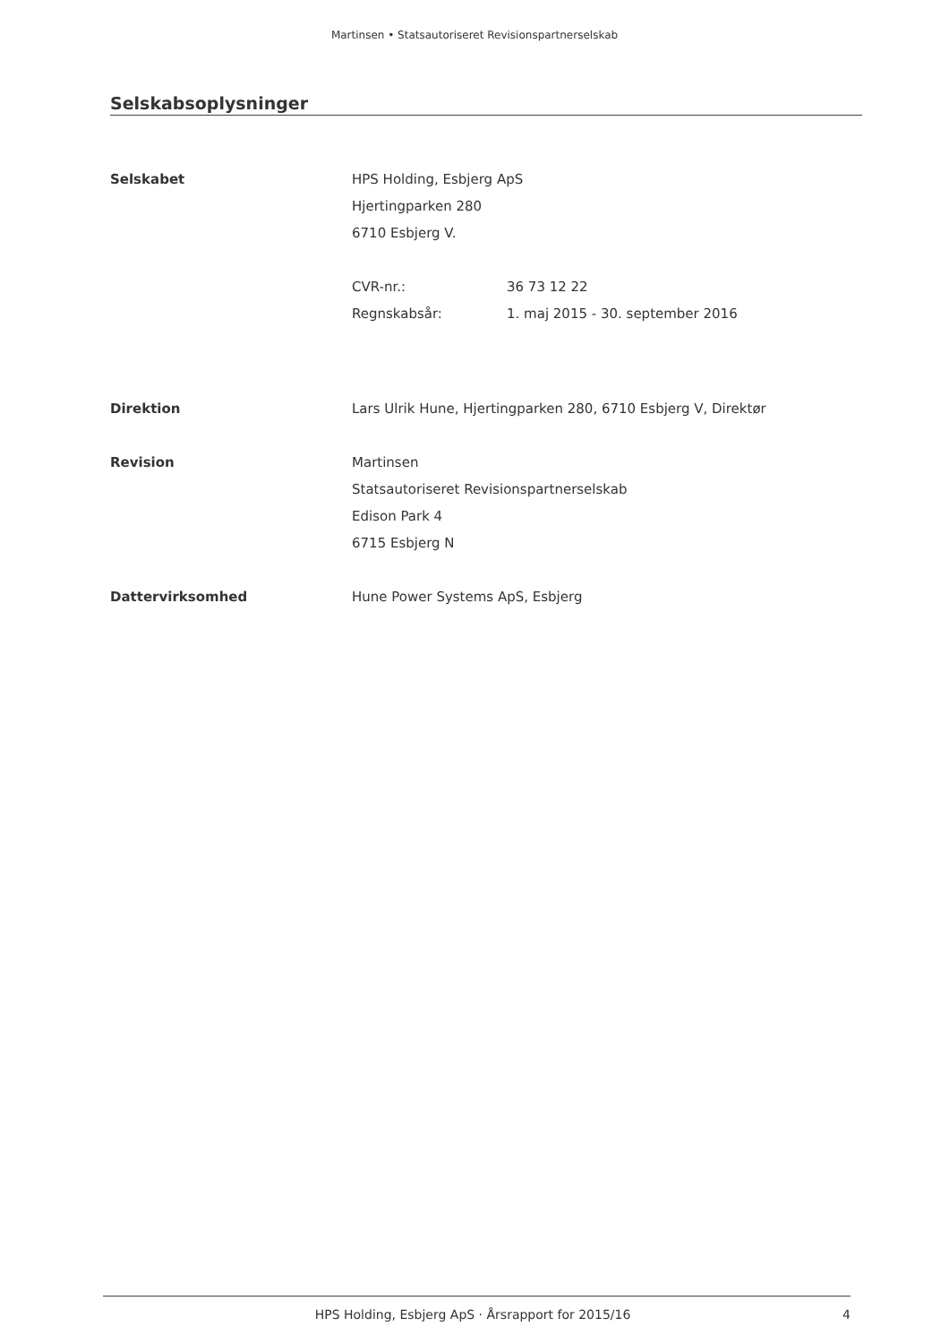Martinsen • Statsautoriseret Revisionspartnerselskab
Selskabsoplysninger
Selskabet HPS Holding, Esbjerg ApS
Hjertingparken 280
6710 Esbjerg V.
CVR-nr.: 36 73 12 22
Regnskabsår: 1. maj 2015 - 30. september 2016
Direktion Lars Ulrik Hune, Hjertingparken 280, 6710 Esbjerg V, Direktør
Revision Martinsen
Statsautoriseret Revisionspartnerselskab
Edison Park 4
6715 Esbjerg N
Dattervirksomhed Hune Power Systems ApS, Esbjerg
HPS Holding, Esbjerg ApS · Årsrapport for 2015/16 4